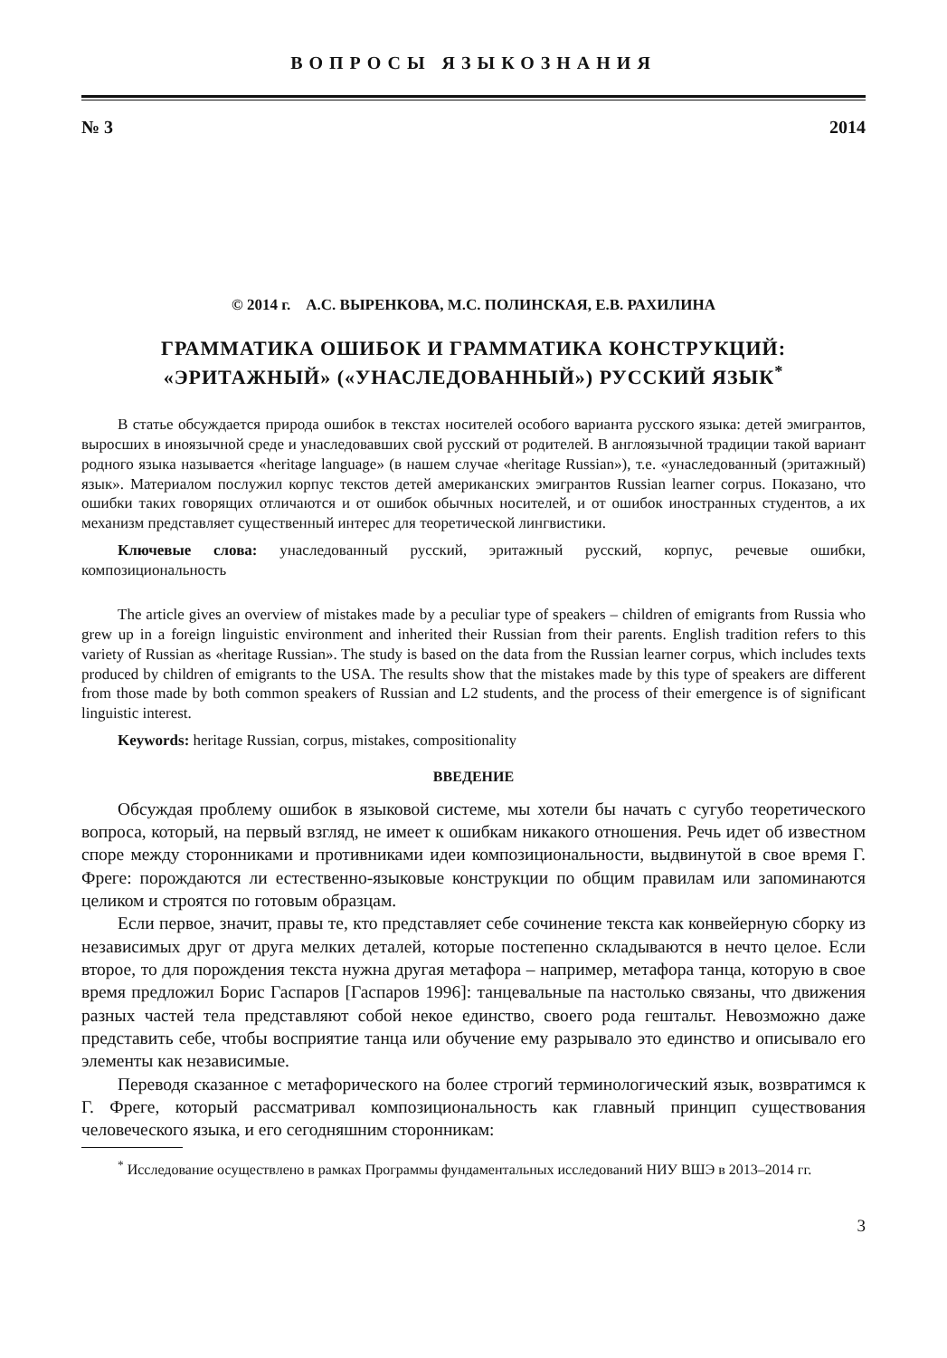ВОПРОСЫ ЯЗЫКОЗНАНИЯ
№ 3 2014
© 2014 г. А.С. ВЫРЕНКОВА, М.С. ПОЛИНСКАЯ, Е.В. РАХИЛИНА
ГРАММАТИКА ОШИБОК И ГРАММАТИКА КОНСТРУКЦИЙ:
«ЭРИТАЖНЫЙ» («УНАСЛЕДОВАННЫЙ») РУССКИЙ ЯЗЫК<sup>*</sup>
В статье обсуждается природа ошибок в текстах носителей особого варианта русского языка: детей эмигрантов, выросших в иноязычной среде и унаследовавших свой русский от родителей. В англоязычной традиции такой вариант родного языка называется «heritage language» (в нашем случае «heritage Russian»), т.е. «унаследованный (эритажный) язык». Материалом послужил корпус текстов детей американских эмигрантов Russian learner corpus. Показано, что ошибки таких говорящих отличаются и от ошибок обычных носителей, и от ошибок иностранных студентов, а их механизм представляет существенный интерес для теоретической лингвистики.
Ключевые слова: унаследованный русский, эритажный русский, корпус, речевые ошибки, композициональность
The article gives an overview of mistakes made by a peculiar type of speakers – children of emigrants from Russia who grew up in a foreign linguistic environment and inherited their Russian from their parents. English tradition refers to this variety of Russian as «heritage Russian». The study is based on the data from the Russian learner corpus, which includes texts produced by children of emigrants to the USA. The results show that the mistakes made by this type of speakers are different from those made by both common speakers of Russian and L2 students, and the process of their emergence is of significant linguistic interest.
Keywords: heritage Russian, corpus, mistakes, compositionality
ВВЕДЕНИЕ
Обсуждая проблему ошибок в языковой системе, мы хотели бы начать с сугубо теоретического вопроса, который, на первый взгляд, не имеет к ошибкам никакого отношения. Речь идет об известном споре между сторонниками и противниками идеи композициональности, выдвинутой в свое время Г. Фреге: порождаются ли естественно-языковые конструкции по общим правилам или запоминаются целиком и строятся по готовым образцам.
Если первое, значит, правы те, кто представляет себе сочинение текста как конвейерную сборку из независимых друг от друга мелких деталей, которые постепенно складываются в нечто целое. Если второе, то для порождения текста нужна другая метафора – например, метафора танца, которую в свое время предложил Борис Гаспаров [Гаспаров 1996]: танцевальные па настолько связаны, что движения разных частей тела представляют собой некое единство, своего рода гештальт. Невозможно даже представить себе, чтобы восприятие танца или обучение ему разрывало это единство и описывало его элементы как независимые.
Переводя сказанное с метафорического на более строгий терминологический язык, возвратимся к Г. Фреге, который рассматривал композициональность как главный принцип существования человеческого языка, и его сегодняшним сторонникам:
<sup>*</sup> Исследование осуществлено в рамках Программы фундаментальных исследований НИУ ВШЭ в 2013–2014 гг.
3